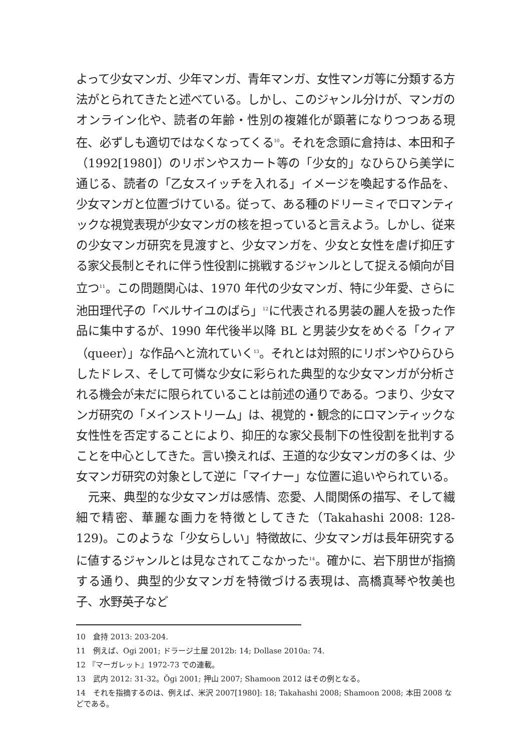よって少女マンガ、少年マンガ、青年マンガ、女性マンガ等に分類する方法がとられてきたと述べている。しかし、このジャンル分けが、マンガのオンライン化や、読者の年齢・性別の複雑化が顕著になりつつある現在、必ずしも適切ではなくなってくる<sup>10</sup>。それを念頭に倉持は、本田和子（1992[1980]）のリボンやスカート等の「少女的」なひらひら美学に通じる、読者の「乙女スイッチを入れる」イメージを喚起する作品を、少女マンガと位置づけている。従って、ある種のドリーミィでロマンティックな視覚表現が少女マンガの核を担っていると言えよう。しかし、従来の少女マンガ研究を見渡すと、少女マンガを、少女と女性を虐げ抑圧する家父長制とそれに伴う性役割に挑戦するジャンルとして捉える傾向が目立つ<sup>11</sup>。この問題関心は、1970 年代の少女マンガ、特に少年愛、さらに池田理代子の「ベルサイユのばら」<sup>12</sup>に代表される男装の麗人を扱った作品に集中するが、1990 年代後半以降 BL と男装少女をめぐる「クィア（queer）」な作品へと流れていく<sup>13</sup>。それとは対照的にリボンやひらひらしたドレス、そして可憐な少女に彩られた典型的な少女マンガが分析される機会が未だに限られていることは前述の通りである。つまり、少女マンガ研究の「メインストリーム」は、視覚的・観念的にロマンティックな女性性を否定することにより、抑圧的な家父長制下の性役割を批判することを中心としてきた。言い換えれば、王道的な少女マンガの多くは、少女マンガ研究の対象として逆に「マイナー」な位置に追いやられている。
　元来、典型的な少女マンガは感情、恋愛、人間関係の描写、そして繊細で精密、華麗な画力を特徴としてきた（Takahashi 2008: 128-129)。このような「少女らしい」特徴故に、少女マンガは長年研究するに値するジャンルとは見なされてこなかった<sup>14</sup>。確かに、岩下朋世が指摘する通り、典型的少女マンガを特徴づける表現は、高橋真琴や牧美也子、水野英子など
10　倉持 2013: 203-204.
11　例えば、Ogi 2001; ドラージ土屋 2012b: 14; Dollase 2010a: 74.
12 『マーガレット』1972-73 での連載。
13　武内 2012: 31-32。Ōgi 2001; 押山 2007; Shamoon 2012 はその例となる。
14　それを指摘するのは、例えば、米沢 2007[1980]: 18; Takahashi 2008; Shamoon 2008; 本田 2008 などである。